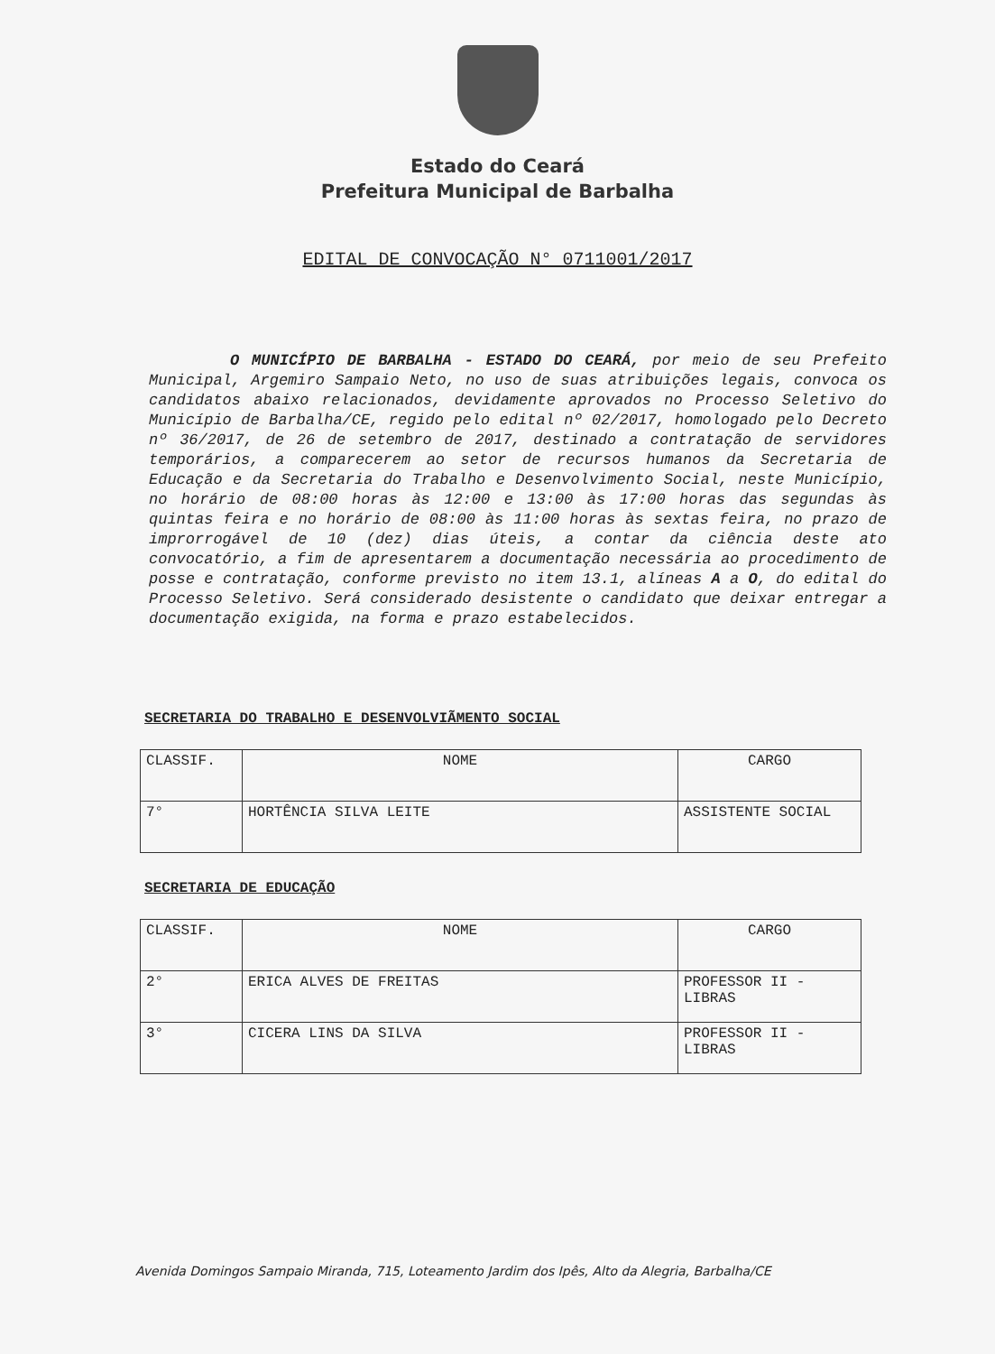Estado do Ceará
Prefeitura Municipal de Barbalha
EDITAL DE CONVOCAÇÃO N° 0711001/2017
O MUNICÍPIO DE BARBALHA - ESTADO DO CEARÁ, por meio de seu Prefeito Municipal, Argemiro Sampaio Neto, no uso de suas atribuições legais, convoca os candidatos abaixo relacionados, devidamente aprovados no Processo Seletivo do Município de Barbalha/CE, regido pelo edital nº 02/2017, homologado pelo Decreto nº 36/2017, de 26 de setembro de 2017, destinado a contratação de servidores temporários, a comparecerem ao setor de recursos humanos da Secretaria de Educação e da Secretaria do Trabalho e Desenvolvimento Social, neste Município, no horário de 08:00 horas às 12:00 e 13:00 às 17:00 horas das segundas às quintas feira e no horário de 08:00 às 11:00 horas às sextas feira, no prazo de improrrogável de 10 (dez) dias úteis, a contar da ciência deste ato convocatório, a fim de apresentarem a documentação necessária ao procedimento de posse e contratação, conforme previsto no item 13.1, alíneas A a O, do edital do Processo Seletivo. Será considerado desistente o candidato que deixar entregar a documentação exigida, na forma e prazo estabelecidos.
SECRETARIA DO TRABALHO E DESENVOLVIÃMENTO SOCIAL
| CLASSIF. | NOME | CARGO |
| --- | --- | --- |
| 7° | HORTÊNCIA SILVA LEITE | ASSISTENTE SOCIAL |
SECRETARIA DE EDUCAÇÃO
| CLASSIF. | NOME | CARGO |
| --- | --- | --- |
| 2° | ERICA ALVES DE FREITAS | PROFESSOR II - LIBRAS |
| 3° | CICERA LINS DA SILVA | PROFESSOR II - LIBRAS |
Avenida Domingos Sampaio Miranda, 715, Loteamento Jardim dos Ipês, Alto da Alegria, Barbalha/CE